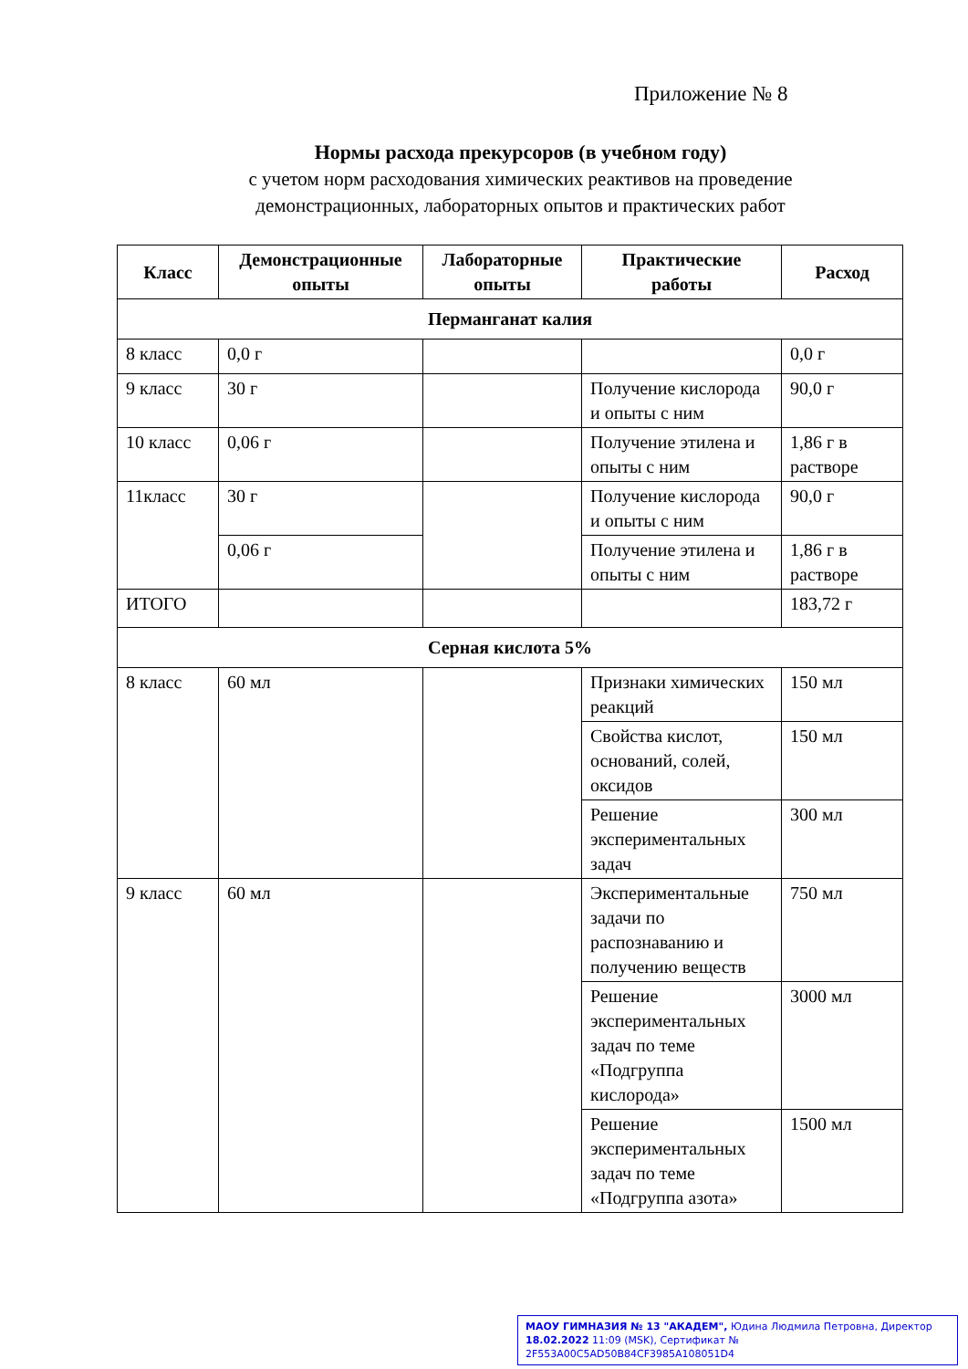Приложение № 8
Нормы расхода прекурсоров (в учебном году)
с учетом норм расходования химических реактивов на проведение
демонстрационных, лабораторных опытов и практических работ
| Класс | Демонстрационные опыты | Лабораторные опыты | Практические работы | Расход |
| --- | --- | --- | --- | --- |
| Перманганат калия | | | | |
| 8 класс | 0,0 г | | | 0,0 г |
| 9 класс | 30 г | | Получение кислорода и опыты с ним | 90,0 г |
| 10 класс | 0,06 г | | Получение этилена и опыты с ним | 1,86 г в растворе |
| 11класс | 30 г | | Получение кислорода и опыты с ним | 90,0 г |
| | 0,06 г | | Получение этилена и опыты с ним | 1,86 г в растворе |
| ИТОГО | | | | 183,72 г |
| Серная кислота 5% | | | | |
| 8 класс | 60 мл | | Признаки химических реакций | 150 мл |
| | | | Свойства кислот, оснований, солей, оксидов | 150 мл |
| | | | Решение экспериментальных задач | 300 мл |
| 9 класс | 60 мл | | Экспериментальные задачи по распознаванию и получению веществ | 750 мл |
| | | | Решение экспериментальных задач по теме «Подгруппа кислорода» | 3000 мл |
| | | | Решение экспериментальных задач по теме «Подгруппа азота» | 1500 мл |
МАОУ ГИМНАЗИЯ № 13 "АКАДЕМ", Юдина Людмила Петровна, Директор
18.02.2022 11:09 (MSK), Сертификат № 2F553A00C5AD50B84CF3985A108051D4